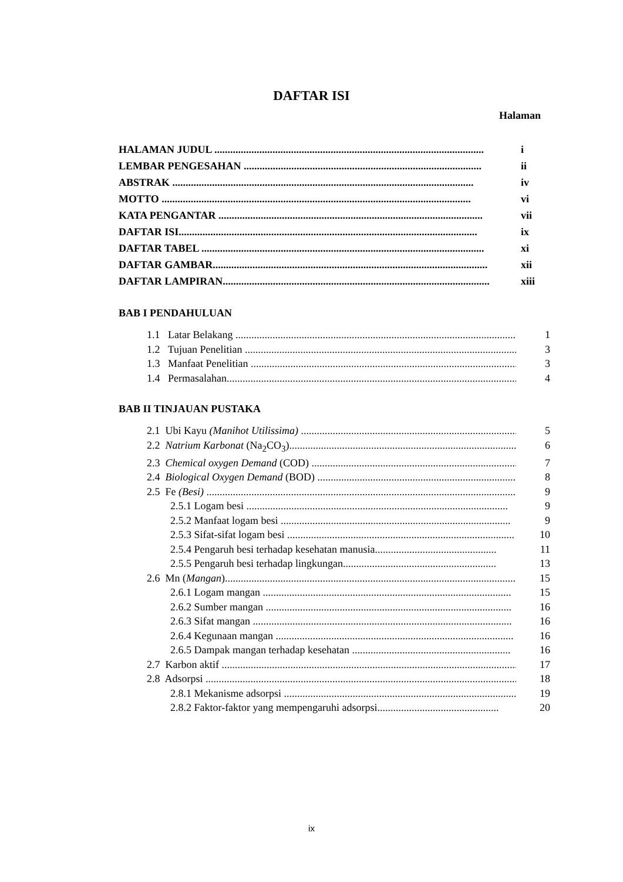DAFTAR ISI
Halaman
HALAMAN JUDUL ...................................................................................................... i
LEMBAR PENGESAHAN .......................................................................................... ii
ABSTRAK .................................................................................................................. iv
MOTTO ..................................................................................................................... vi
KATA PENGANTAR .................................................................................................... vii
DAFTAR ISI................................................................................................................. ix
DAFTAR TABEL ........................................................................................................... xi
DAFTAR GAMBAR........................................................................................................ xii
DAFTAR LAMPIRAN..................................................................................................... xiii
BAB I PENDAHULUAN
1.1 Latar Belakang ........................................................................................................... 1
1.2 Tujuan Penelitian ........................................................................................................ 3
1.3 Manfaat Penelitian ....................................................................................................... 3
1.4 Permasalahan............................................................................................................... 4
BAB II TINJAUAN PUSTAKA
2.1 Ubi Kayu (Manihot Utilissima) .................................................................................... 5
2.2 Natrium Karbonat (Na<sub>2</sub>CO<sub>3</sub>).......................................................................................... 6
2.3 Chemical oxygen Demand (COD) .................................................................................. 7
2.4 Biological Oxygen Demand (BOD) ................................................................................ 8
2.5 Fe (Besi) ....................................................................................................................... 9
2.5.1 Logam besi ................................................................................................... 9
2.5.2 Manfaat logam besi ....................................................................................... 9
2.5.3 Sifat-sifat logam besi ...................................................................................... 10
2.5.4 Pengaruh besi terhadap kesehatan manusia.............................................. 11
2.5.5 Pengaruh besi terhadap lingkungan.......................................................... 13
2.6 Mn (Mangan)................................................................................................................... 15
2.6.1 Logam mangan .............................................................................................. 15
2.6.2 Sumber mangan ............................................................................................. 16
2.6.3 Sifat mangan .................................................................................................. 16
2.6.4 Kegunaan mangan .......................................................................................... 16
2.6.5 Dampak mangan terhadap kesehatan ............................................................ 16
2.7 Karbon aktif ..................................................................................................................... 17
2.8 Adsorpsi .......................................................................................................................... 18
2.8.1 Mekanisme adsorpsi ......................................................................................... 19
2.8.2 Faktor-faktor yang mempengaruhi adsorpsi.............................................. 20
ix